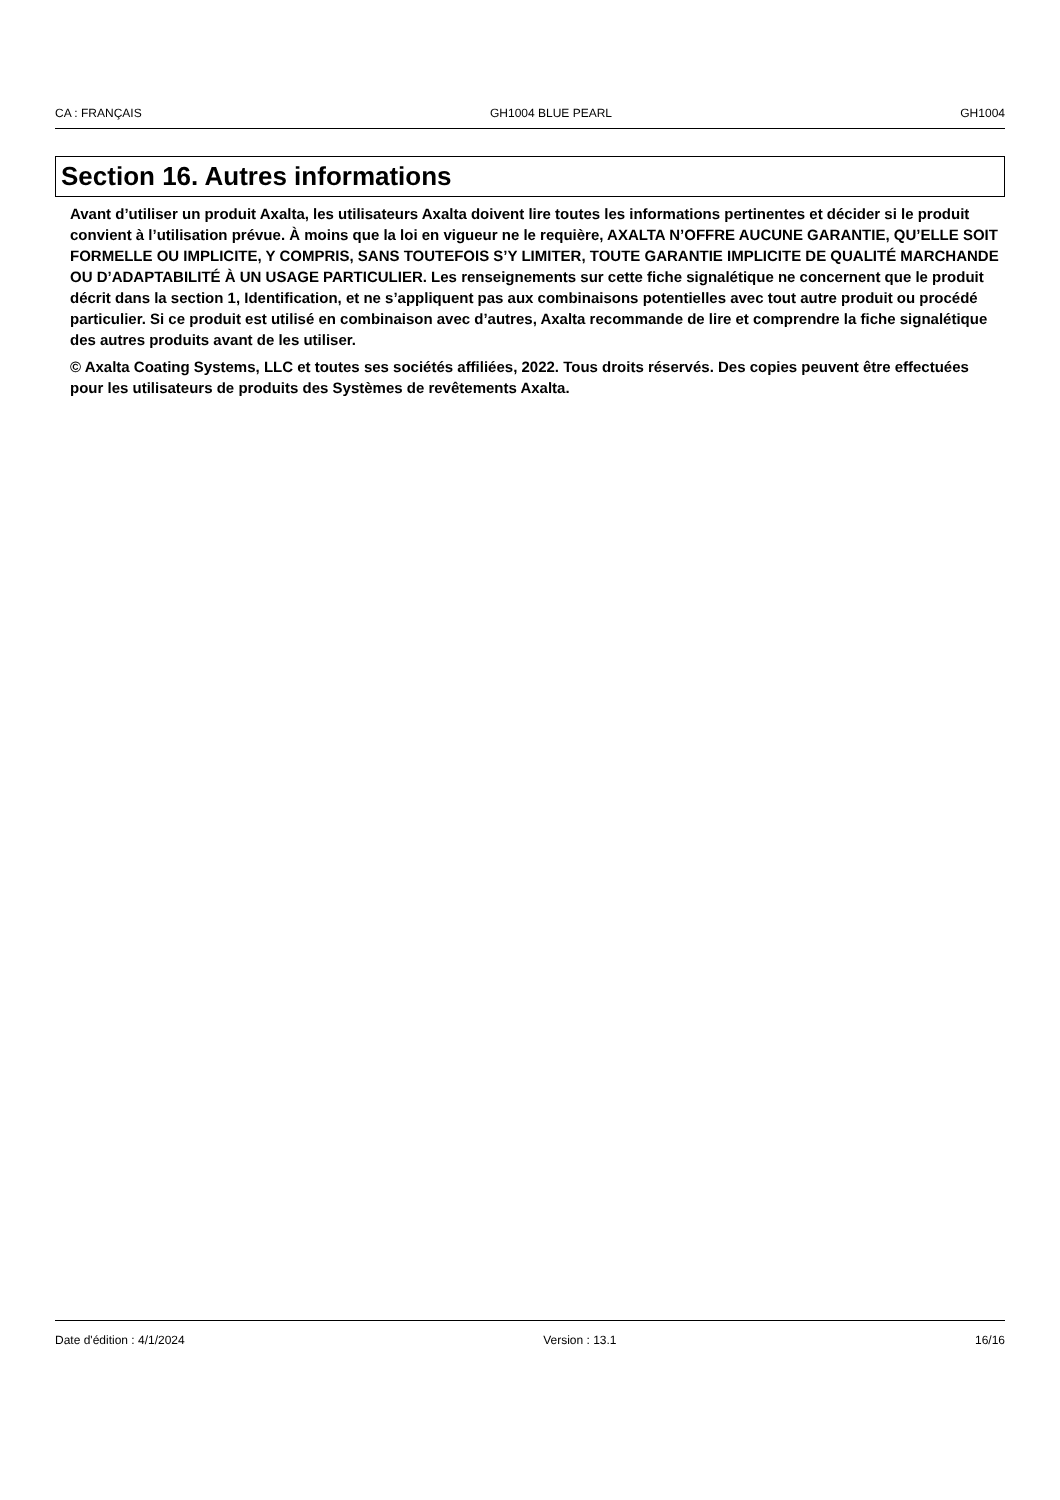CA : FRANÇAIS GH1004 BLUE PEARL GH1004
Section 16. Autres informations
Avant d’utiliser un produit Axalta, les utilisateurs Axalta doivent lire toutes les informations pertinentes et décider si le produit convient à l’utilisation prévue. À moins que la loi en vigueur ne le requière, AXALTA N’OFFRE AUCUNE GARANTIE, QU’ELLE SOIT FORMELLE OU IMPLICITE, Y COMPRIS, SANS TOUTEFOIS S’Y LIMITER, TOUTE GARANTIE IMPLICITE DE QUALITÉ MARCHANDE OU D’ADAPTABILITÉ À UN USAGE PARTICULIER. Les renseignements sur cette fiche signalétique ne concernent que le produit décrit dans la section 1, Identification, et ne s’appliquent pas aux combinaisons potentielles avec tout autre produit ou procédé particulier. Si ce produit est utilisé en combinaison avec d’autres, Axalta recommande de lire et comprendre la fiche signalétique des autres produits avant de les utiliser.
© Axalta Coating Systems, LLC et toutes ses sociétés affiliées, 2022. Tous droits réservés. Des copies peuvent être effectuées pour les utilisateurs de produits des Systèmes de revêtements Axalta.
Date d'édition : 4/1/2024 Version : 13.1 16/16